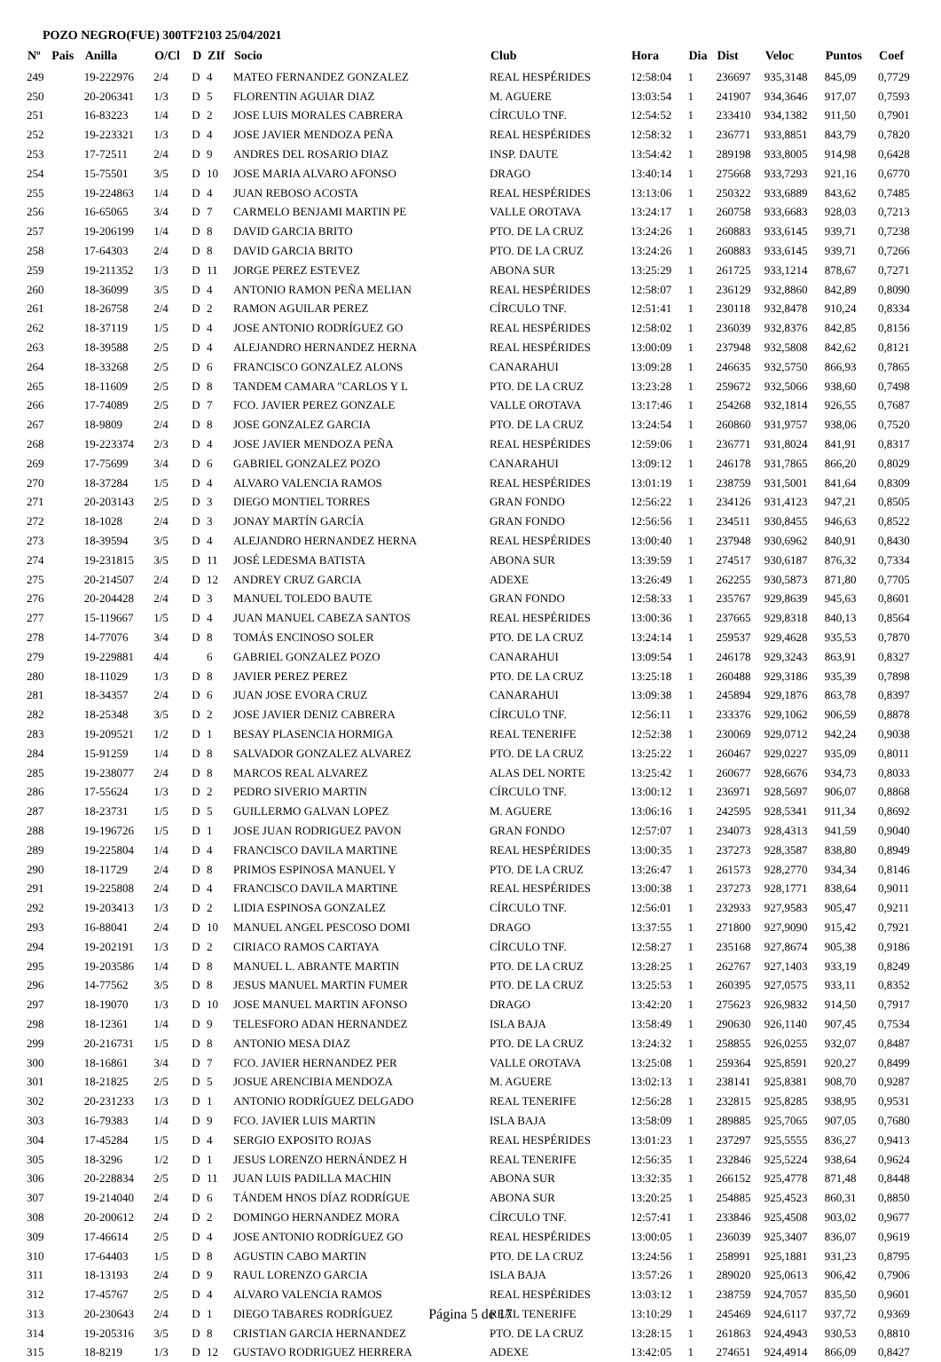POZO NEGRO(FUE) 300TF2103 25/04/2021
| Nº | Pais | Anilla | O/Cl | D | ZIf | Socio | Club | Hora | Dia | Dist | Veloc | Puntos | Coef |
| --- | --- | --- | --- | --- | --- | --- | --- | --- | --- | --- | --- | --- | --- |
| 249 | | 19-222976 | 2/4 | D | 4 | MATEO FERNANDEZ GONZALEZ | REAL HESPÉRIDES | 12:58:04 | 1 | 236697 | 935,3148 | 845,09 | 0,7729 |
| 250 | | 20-206341 | 1/3 | D | 5 | FLORENTIN AGUIAR DIAZ | M. AGUERE | 13:03:54 | 1 | 241907 | 934,3646 | 917,07 | 0,7593 |
| 251 | | 16-83223 | 1/4 | D | 2 | JOSE LUIS MORALES CABRERA | CÍRCULO TNF. | 12:54:52 | 1 | 233410 | 934,1382 | 911,50 | 0,7901 |
| 252 | | 19-223321 | 1/3 | D | 4 | JOSE JAVIER MENDOZA PEÑA | REAL HESPÉRIDES | 12:58:32 | 1 | 236771 | 933,8851 | 843,79 | 0,7820 |
| 253 | | 17-72511 | 2/4 | D | 9 | ANDRES DEL ROSARIO DIAZ | INSP. DAUTE | 13:54:42 | 1 | 289198 | 933,8005 | 914,98 | 0,6428 |
| 254 | | 15-75501 | 3/5 | D | 10 | JOSE MARIA ALVARO AFONSO | DRAGO | 13:40:14 | 1 | 275668 | 933,7293 | 921,16 | 0,6770 |
| 255 | | 19-224863 | 1/4 | D | 4 | JUAN REBOSO ACOSTA | REAL HESPÉRIDES | 13:13:06 | 1 | 250322 | 933,6889 | 843,62 | 0,7485 |
| 256 | | 16-65065 | 3/4 | D | 7 | CARMELO BENJAMI MARTIN PE | VALLE OROTAVA | 13:24:17 | 1 | 260758 | 933,6683 | 928,03 | 0,7213 |
| 257 | | 19-206199 | 1/4 | D | 8 | DAVID GARCIA BRITO | PTO. DE LA CRUZ | 13:24:26 | 1 | 260883 | 933,6145 | 939,71 | 0,7238 |
| 258 | | 17-64303 | 2/4 | D | 8 | DAVID GARCIA BRITO | PTO. DE LA CRUZ | 13:24:26 | 1 | 260883 | 933,6145 | 939,71 | 0,7266 |
| 259 | | 19-211352 | 1/3 | D | 11 | JORGE PEREZ ESTEVEZ | ABONA SUR | 13:25:29 | 1 | 261725 | 933,1214 | 878,67 | 0,7271 |
| 260 | | 18-36099 | 3/5 | D | 4 | ANTONIO RAMON PEÑA MELIAN | REAL HESPÉRIDES | 12:58:07 | 1 | 236129 | 932,8860 | 842,89 | 0,8090 |
| 261 | | 18-26758 | 2/4 | D | 2 | RAMON AGUILAR PEREZ | CÍRCULO TNF. | 12:51:41 | 1 | 230118 | 932,8478 | 910,24 | 0,8334 |
| 262 | | 18-37119 | 1/5 | D | 4 | JOSE ANTONIO RODRÍGUEZ GO | REAL HESPÉRIDES | 12:58:02 | 1 | 236039 | 932,8376 | 842,85 | 0,8156 |
| 263 | | 18-39588 | 2/5 | D | 4 | ALEJANDRO HERNANDEZ HERNA | REAL HESPÉRIDES | 13:00:09 | 1 | 237948 | 932,5808 | 842,62 | 0,8121 |
| 264 | | 18-33268 | 2/5 | D | 6 | FRANCISCO GONZALEZ ALONS | CANARAHUI | 13:09:28 | 1 | 246635 | 932,5750 | 866,93 | 0,7865 |
| 265 | | 18-11609 | 2/5 | D | 8 | TANDEM CAMARA "CARLOS Y L | PTO. DE LA CRUZ | 13:23:28 | 1 | 259672 | 932,5066 | 938,60 | 0,7498 |
| 266 | | 17-74089 | 2/5 | D | 7 | FCO. JAVIER PEREZ GONZALE | VALLE OROTAVA | 13:17:46 | 1 | 254268 | 932,1814 | 926,55 | 0,7687 |
| 267 | | 18-9809 | 2/4 | D | 8 | JOSE GONZALEZ GARCIA | PTO. DE LA CRUZ | 13:24:54 | 1 | 260860 | 931,9757 | 938,06 | 0,7520 |
| 268 | | 19-223374 | 2/3 | D | 4 | JOSE JAVIER MENDOZA PEÑA | REAL HESPÉRIDES | 12:59:06 | 1 | 236771 | 931,8024 | 841,91 | 0,8317 |
| 269 | | 17-75699 | 3/4 | D | 6 | GABRIEL GONZALEZ POZO | CANARAHUI | 13:09:12 | 1 | 246178 | 931,7865 | 866,20 | 0,8029 |
| 270 | | 18-37284 | 1/5 | D | 4 | ALVARO VALENCIA RAMOS | REAL HESPÉRIDES | 13:01:19 | 1 | 238759 | 931,5001 | 841,64 | 0,8309 |
| 271 | | 20-203143 | 2/5 | D | 3 | DIEGO MONTIEL TORRES | GRAN FONDO | 12:56:22 | 1 | 234126 | 931,4123 | 947,21 | 0,8505 |
| 272 | | 18-1028 | 2/4 | D | 3 | JONAY MARTÍN GARCÍA | GRAN FONDO | 12:56:56 | 1 | 234511 | 930,8455 | 946,63 | 0,8522 |
| 273 | | 18-39594 | 3/5 | D | 4 | ALEJANDRO HERNANDEZ HERNA | REAL HESPÉRIDES | 13:00:40 | 1 | 237948 | 930,6962 | 840,91 | 0,8430 |
| 274 | | 19-231815 | 3/5 | D | 11 | JOSÉ LEDESMA BATISTA | ABONA SUR | 13:39:59 | 1 | 274517 | 930,6187 | 876,32 | 0,7334 |
| 275 | | 20-214507 | 2/4 | D | 12 | ANDREY CRUZ GARCIA | ADEXE | 13:26:49 | 1 | 262255 | 930,5873 | 871,80 | 0,7705 |
| 276 | | 20-204428 | 2/4 | D | 3 | MANUEL TOLEDO BAUTE | GRAN FONDO | 12:58:33 | 1 | 235767 | 929,8639 | 945,63 | 0,8601 |
| 277 | | 15-119667 | 1/5 | D | 4 | JUAN MANUEL CABEZA SANTOS | REAL HESPÉRIDES | 13:00:36 | 1 | 237665 | 929,8318 | 840,13 | 0,8564 |
| 278 | | 14-77076 | 3/4 | D | 8 | TOMÁS ENCINOSO SOLER | PTO. DE LA CRUZ | 13:24:14 | 1 | 259537 | 929,4628 | 935,53 | 0,7870 |
| 279 | | 19-229881 | 4/4 | | 6 | GABRIEL GONZALEZ POZO | CANARAHUI | 13:09:54 | 1 | 246178 | 929,3243 | 863,91 | 0,8327 |
| 280 | | 18-11029 | 1/3 | D | 8 | JAVIER PEREZ PEREZ | PTO. DE LA CRUZ | 13:25:18 | 1 | 260488 | 929,3186 | 935,39 | 0,7898 |
| 281 | | 18-34357 | 2/4 | D | 6 | JUAN JOSE EVORA CRUZ | CANARAHUI | 13:09:38 | 1 | 245894 | 929,1876 | 863,78 | 0,8397 |
| 282 | | 18-25348 | 3/5 | D | 2 | JOSE JAVIER DENIZ CABRERA | CÍRCULO TNF. | 12:56:11 | 1 | 233376 | 929,1062 | 906,59 | 0,8878 |
| 283 | | 19-209521 | 1/2 | D | 1 | BESAY PLASENCIA HORMIGA | REAL TENERIFE | 12:52:38 | 1 | 230069 | 929,0712 | 942,24 | 0,9038 |
| 284 | | 15-91259 | 1/4 | D | 8 | SALVADOR GONZALEZ ALVAREZ | PTO. DE LA CRUZ | 13:25:22 | 1 | 260467 | 929,0227 | 935,09 | 0,8011 |
| 285 | | 19-238077 | 2/4 | D | 8 | MARCOS REAL ALVAREZ | ALAS DEL NORTE | 13:25:42 | 1 | 260677 | 928,6676 | 934,73 | 0,8033 |
| 286 | | 17-55624 | 1/3 | D | 2 | PEDRO SIVERIO MARTIN | CÍRCULO TNF. | 13:00:12 | 1 | 236971 | 928,5697 | 906,07 | 0,8868 |
| 287 | | 18-23731 | 1/5 | D | 5 | GUILLERMO GALVAN LOPEZ | M. AGUERE | 13:06:16 | 1 | 242595 | 928,5341 | 911,34 | 0,8692 |
| 288 | | 19-196726 | 1/5 | D | 1 | JOSE JUAN RODRIGUEZ PAVON | GRAN FONDO | 12:57:07 | 1 | 234073 | 928,4313 | 941,59 | 0,9040 |
| 289 | | 19-225804 | 1/4 | D | 4 | FRANCISCO DAVILA MARTINE | REAL HESPÉRIDES | 13:00:35 | 1 | 237273 | 928,3587 | 838,80 | 0,8949 |
| 290 | | 18-11729 | 2/4 | D | 8 | PRIMOS ESPINOSA MANUEL Y | PTO. DE LA CRUZ | 13:26:47 | 1 | 261573 | 928,2770 | 934,34 | 0,8146 |
| 291 | | 19-225808 | 2/4 | D | 4 | FRANCISCO DAVILA MARTINE | REAL HESPÉRIDES | 13:00:38 | 1 | 237273 | 928,1771 | 838,64 | 0,9011 |
| 292 | | 19-203413 | 1/3 | D | 2 | LIDIA ESPINOSA GONZALEZ | CÍRCULO TNF. | 12:56:01 | 1 | 232933 | 927,9583 | 905,47 | 0,9211 |
| 293 | | 16-88041 | 2/4 | D | 10 | MANUEL ANGEL PESCOSO DOMI | DRAGO | 13:37:55 | 1 | 271800 | 927,9090 | 915,42 | 0,7921 |
| 294 | | 19-202191 | 1/3 | D | 2 | CIRIACO RAMOS CARTAYA | CÍRCULO TNF. | 12:58:27 | 1 | 235168 | 927,8674 | 905,38 | 0,9186 |
| 295 | | 19-203586 | 1/4 | D | 8 | MANUEL L. ABRANTE MARTIN | PTO. DE LA CRUZ | 13:28:25 | 1 | 262767 | 927,1403 | 933,19 | 0,8249 |
| 296 | | 14-77562 | 3/5 | D | 8 | JESUS MANUEL MARTIN FUMER | PTO. DE LA CRUZ | 13:25:53 | 1 | 260395 | 927,0575 | 933,11 | 0,8352 |
| 297 | | 18-19070 | 1/3 | D | 10 | JOSE MANUEL MARTIN AFONSO | DRAGO | 13:42:20 | 1 | 275623 | 926,9832 | 914,50 | 0,7917 |
| 298 | | 18-12361 | 1/4 | D | 9 | TELESFORO ADAN HERNANDEZ | ISLA BAJA | 13:58:49 | 1 | 290630 | 926,1140 | 907,45 | 0,7534 |
| 299 | | 20-216731 | 1/5 | D | 8 | ANTONIO MESA DIAZ | PTO. DE LA CRUZ | 13:24:32 | 1 | 258855 | 926,0255 | 932,07 | 0,8487 |
| 300 | | 18-16861 | 3/4 | D | 7 | FCO. JAVIER HERNANDEZ PER | VALLE OROTAVA | 13:25:08 | 1 | 259364 | 925,8591 | 920,27 | 0,8499 |
| 301 | | 18-21825 | 2/5 | D | 5 | JOSUE ARENCIBIA MENDOZA | M. AGUERE | 13:02:13 | 1 | 238141 | 925,8381 | 908,70 | 0,9287 |
| 302 | | 20-231233 | 1/3 | D | 1 | ANTONIO RODRÍGUEZ DELGADO | REAL TENERIFE | 12:56:28 | 1 | 232815 | 925,8285 | 938,95 | 0,9531 |
| 303 | | 16-79383 | 1/4 | D | 9 | FCO. JAVIER LUIS MARTIN | ISLA BAJA | 13:58:09 | 1 | 289885 | 925,7065 | 907,05 | 0,7680 |
| 304 | | 17-45284 | 1/5 | D | 4 | SERGIO EXPOSITO ROJAS | REAL HESPÉRIDES | 13:01:23 | 1 | 237297 | 925,5555 | 836,27 | 0,9413 |
| 305 | | 18-3296 | 1/2 | D | 1 | JESUS LORENZO HERNÁNDEZ H | REAL TENERIFE | 12:56:35 | 1 | 232846 | 925,5224 | 938,64 | 0,9624 |
| 306 | | 20-228834 | 2/5 | D | 11 | JUAN LUIS PADILLA MACHIN | ABONA SUR | 13:32:35 | 1 | 266152 | 925,4778 | 871,48 | 0,8448 |
| 307 | | 19-214040 | 2/4 | D | 6 | TÁNDEM HNOS DÍAZ RODRÍGUE | ABONA SUR | 13:20:25 | 1 | 254885 | 925,4523 | 860,31 | 0,8850 |
| 308 | | 20-200612 | 2/4 | D | 2 | DOMINGO HERNANDEZ MORA | CÍRCULO TNF. | 12:57:41 | 1 | 233846 | 925,4508 | 903,02 | 0,9677 |
| 309 | | 17-46614 | 2/5 | D | 4 | JOSE ANTONIO RODRÍGUEZ GO | REAL HESPÉRIDES | 13:00:05 | 1 | 236039 | 925,3407 | 836,07 | 0,9619 |
| 310 | | 17-64403 | 1/5 | D | 8 | AGUSTIN CABO MARTIN | PTO. DE LA CRUZ | 13:24:56 | 1 | 258991 | 925,1881 | 931,23 | 0,8795 |
| 311 | | 18-13193 | 2/4 | D | 9 | RAUL LORENZO GARCIA | ISLA BAJA | 13:57:26 | 1 | 289020 | 925,0613 | 906,42 | 0,7906 |
| 312 | | 17-45767 | 2/5 | D | 4 | ALVARO VALENCIA RAMOS | REAL HESPÉRIDES | 13:03:12 | 1 | 238759 | 924,7057 | 835,50 | 0,9601 |
| 313 | | 20-230643 | 2/4 | D | 1 | DIEGO TABARES RODRÍGUEZ | REAL TENERIFE | 13:10:29 | 1 | 245469 | 924,6117 | 937,72 | 0,9369 |
| 314 | | 19-205316 | 3/5 | D | 8 | CRISTIAN GARCIA HERNANDEZ | PTO. DE LA CRUZ | 13:28:15 | 1 | 261863 | 924,4943 | 930,53 | 0,8810 |
| 315 | | 18-8219 | 1/3 | D | 12 | GUSTAVO RODRIGUEZ HERRERA | ADEXE | 13:42:05 | 1 | 274651 | 924,4914 | 866,09 | 0,8427 |
Página 5 de 17